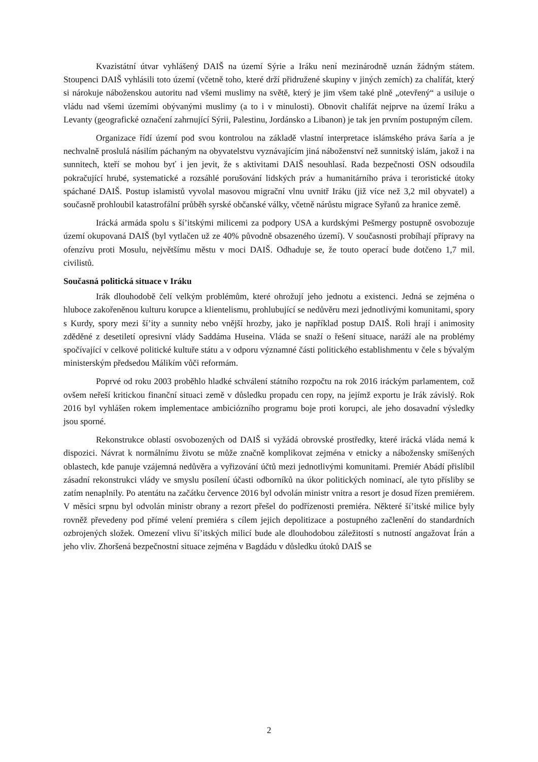Kvazistátní útvar vyhlášený DAIŠ na území Sýrie a Iráku není mezinárodně uznán žádným státem. Stoupenci DAIŠ vyhlásili toto území (včetně toho, které drží přidružené skupiny v jiných zemích) za chalífát, který si nárokuje náboženskou autoritu nad všemi muslimy na světě, který je jim všem také plně „otevřený“ a usiluje o vládu nad všemi územími obývanými muslimy (a to i v minulosti). Obnovit chalífát nejprve na území Iráku a Levanty (geografické označení zahrnující Sýrii, Palestinu, Jordánsko a Libanon) je tak jen prvním postupným cílem.
Organizace řídí území pod svou kontrolou na základě vlastní interpretace islámského práva šaría a je nechvalně proslulá násilím páchaným na obyvatelstvu vyznávajícím jiná náboženství než sunnitský islám, jakož i na sunnitech, kteří se mohou byť i jen jevit, že s aktivitami DAIŠ nesouhlasí. Rada bezpečnosti OSN odsoudila pokračující hrubé, systematické a rozsáhlé porušování lidských práv a humanitárního práva i teroristické útoky spáchané DAIŠ. Postup islamistů vyvolal masovou migrační vlnu uvnitř Iráku (již více než 3,2 mil obyvatel) a současně prohloubil katastrofální průběh syrské občanské války, včetně nárůstu migrace Syřanů za hranice země.
Irácká armáda spolu s ší’itskými milicemi za podpory USA a kurdskými Pešmergy postupně osvobozuje území okupovaná DAIŠ (byl vytlačen už ze 40% původně obsazeného území). V současnosti probíhají přípravy na ofenzívu proti Mosulu, největšímu městu v moci DAIŠ. Odhaduje se, že touto operací bude dotčeno 1,7 mil. civilistů.
Současná politická situace v Iráku
Irák dlouhodobě čelí velkým problémům, které ohrožují jeho jednotu a existenci. Jedná se zejména o hluboce zakořeněnou kulturu korupce a klientelismu, prohlubující se nedůvěru mezi jednotlivými komunitami, spory s Kurdy, spory mezi ší’ity a sunnity nebo vnější hrozby, jako je například postup DAIŠ. Roli hrají i animosity zděděné z desetiletí opresivní vlády Saddáma Huseina. Vláda se snaží o řešení situace, naráží ale na problémy spočívající v celkové politické kultuře státu a v odporu významné části politického establishmentu v čele s bývalým ministerským předsedou Málikím vůči reformám.
Poprvé od roku 2003 proběhlo hladké schválení státního rozpočtu na rok 2016 iráckým parlamentem, což ovšem neřeší kritickou finanční situaci země v důsledku propadu cen ropy, na jejímž exportu je Irák závislý. Rok 2016 byl vyhlášen rokem implementace ambiciózního programu boje proti korupci, ale jeho dosavadní výsledky jsou sporné.
Rekonstrukce oblastí osvobozených od DAIŠ si vyžádá obrovské prostředky, které irácká vláda nemá k dispozici. Návrat k normálnímu životu se může značně komplikovat zejména v etnicky a nábožensky smíšených oblastech, kde panuje vzájemná nedůvěra a vyřizování účtů mezi jednotlivými komunitami. Premiér Abádí přislíbil zásadní rekonstrukci vlády ve smyslu posílení účasti odborníků na úkor politických nominací, ale tyto přísliby se zatím nenaplnily. Po atentátu na začátku července 2016 byl odvolán ministr vnitra a resort je dosud řízen premiérem. V měsíci srpnu byl odvolán ministr obrany a rezort přešel do podřízenosti premiéra. Některé ší’itské milice byly rovněž převedeny pod přímé velení premiéra s cílem jejich depolitizace a postupného začlenění do standardních ozbrojených složek. Omezení vlivu ší’itských milicí bude ale dlouhodobou záležitostí s nutností angažovat Írán a jeho vliv. Zhoršená bezpečnostní situace zejména v Bagdádu v důsledku útoků DAIŠ se
2